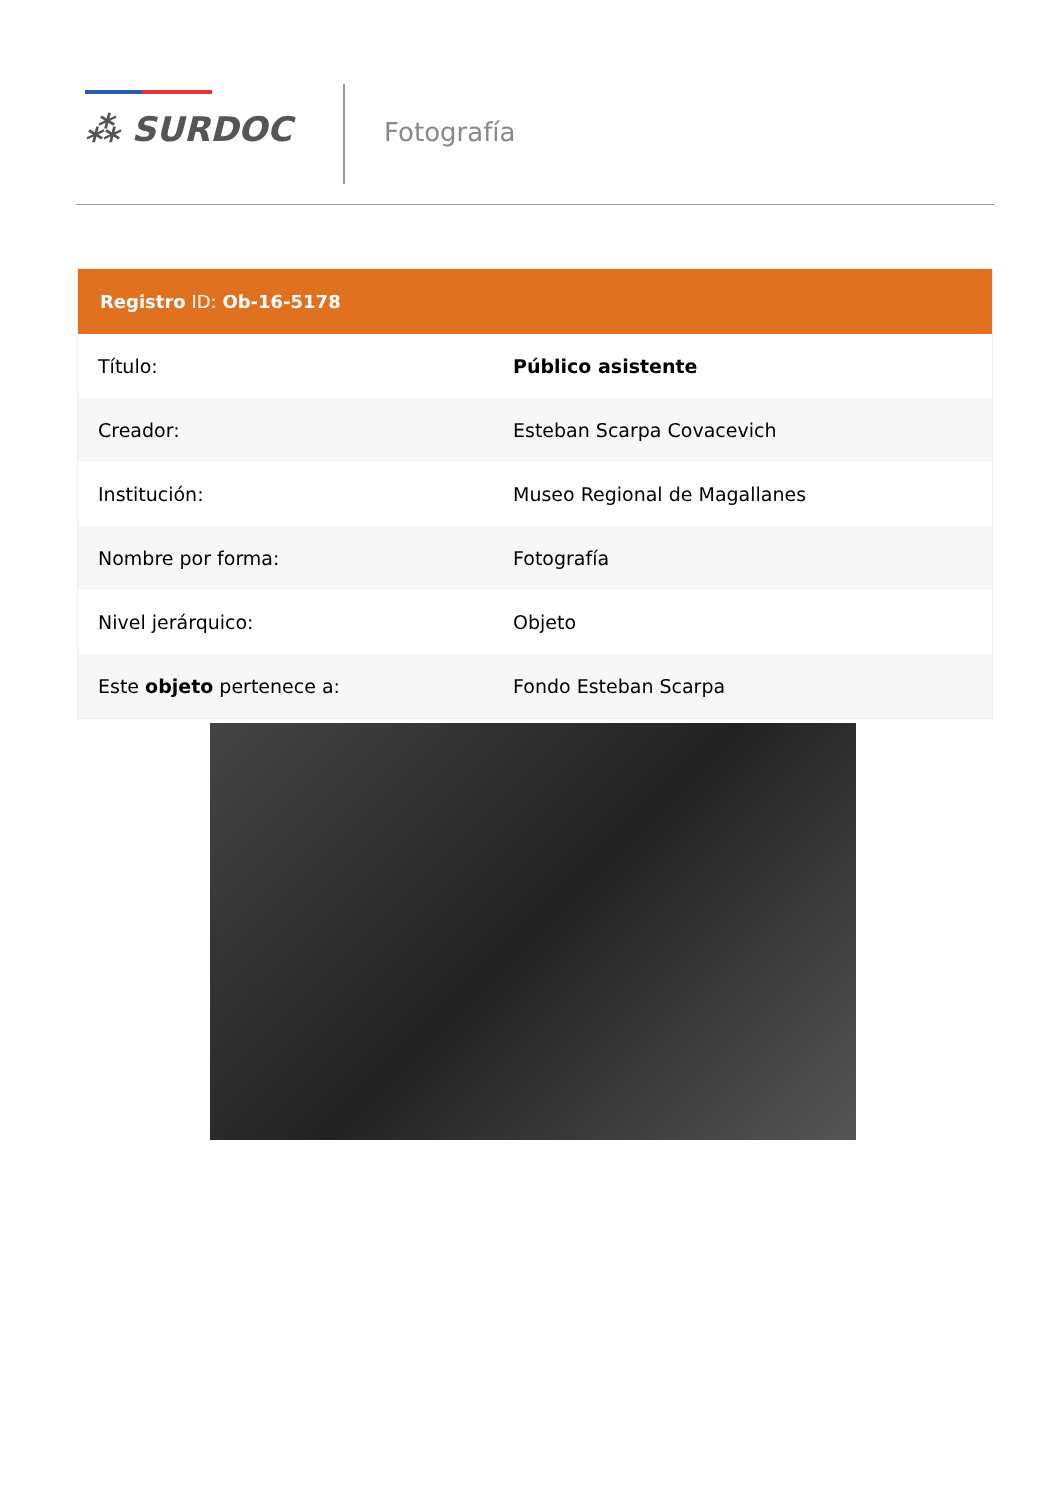⁂ SURDOC Fotografía
Registro ID: Ob-16-5178
| Título: | Público asistente |
| Creador: | Esteban Scarpa Covacevich |
| Institución: | Museo Regional de Magallanes |
| Nombre por forma: | Fotografía |
| Nivel jerárquico: | Objeto |
| Este objeto pertenece a: | Fondo Esteban Scarpa |